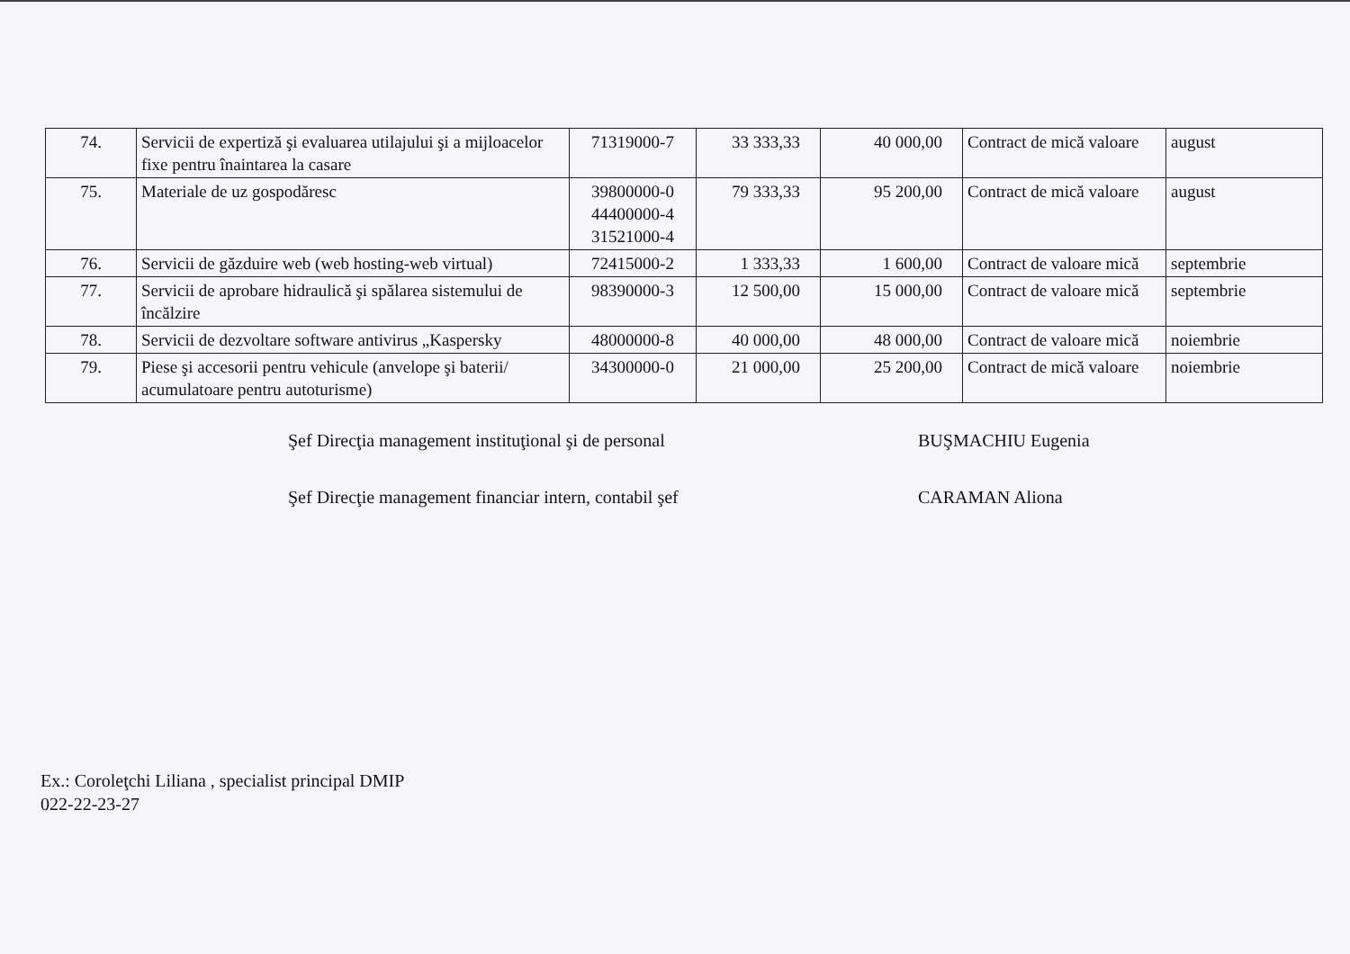| 74. | Servicii de expertiză şi evaluarea utilajului şi a mijloacelor fixe pentru înaintarea la casare | 71319000-7 | 33 333,33 | 40 000,00 | Contract de mică valoare | august |
| 75. | Materiale de uz gospodăresc | 39800000-0 44400000-4 31521000-4 | 79 333,33 | 95 200,00 | Contract de mică valoare | august |
| 76. | Servicii de găzduire web (web hosting-web virtual) | 72415000-2 | 1 333,33 | 1 600,00 | Contract de valoare mică | septembrie |
| 77. | Servicii de aprobare hidraulică şi spălarea sistemului de încălzire | 98390000-3 | 12 500,00 | 15 000,00 | Contract de valoare mică | septembrie |
| 78. | Servicii de dezvoltare software antivirus „Kaspersky | 48000000-8 | 40 000,00 | 48 000,00 | Contract de valoare mică | noiembrie |
| 79. | Piese şi accesorii pentru vehicule (anvelope şi baterii/ acumulatoare pentru autoturisme) | 34300000-0 | 21 000,00 | 25 200,00 | Contract de mică valoare | noiembrie |
Şef Direcţia management instituţional şi de personal BUŞMACHIU Eugenia
Şef Direcţie management financiar intern, contabil şef CARAMAN Aliona
Ex.: Coroleţchi Liliana , specialist principal DMIP
022-22-23-27